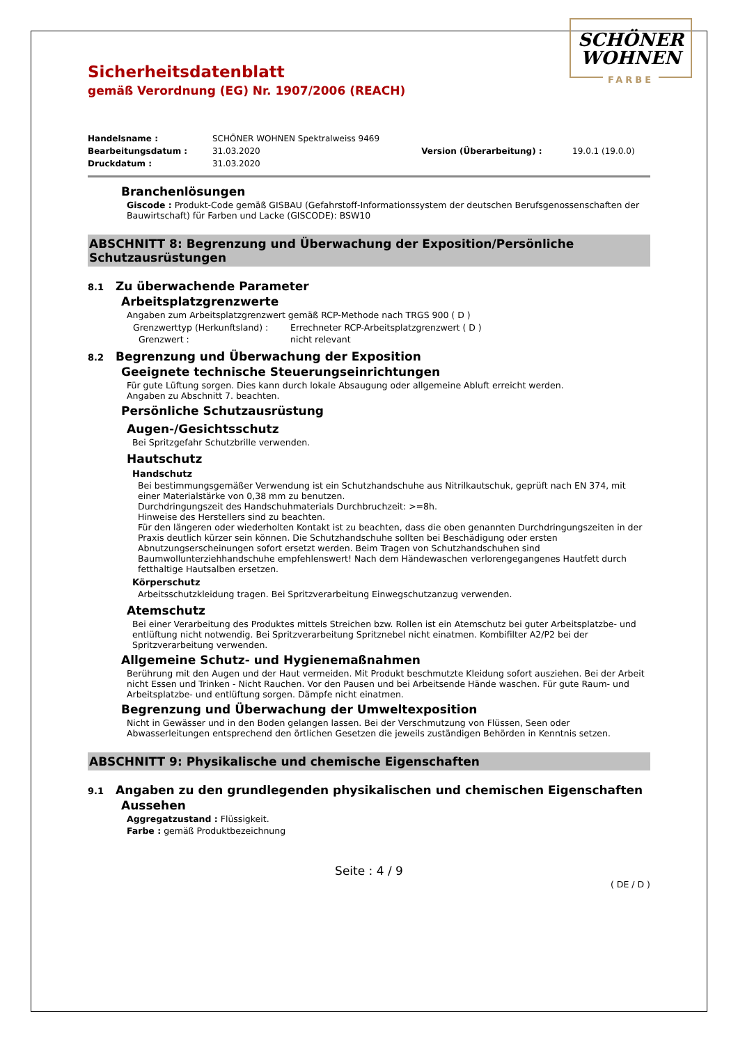SCHÖNER
WOHNEN
FARBE
Sicherheitsdatenblatt
gemäß Verordnung (EG) Nr. 1907/2006 (REACH)
| Handelsname : | SCHÖNER WOHNEN Spektralweiss 9469 | | |
| Bearbeitungsdatum : | 31.03.2020 | Version (Überarbeitung) : | 19.0.1 (19.0.0) |
| Druckdatum : | 31.03.2020 | | |
Branchenlösungen
Giscode : Produkt-Code gemäß GISBAU (Gefahrstoff-Informationssystem der deutschen Berufsgenossenschaften der Bauwirtschaft) für Farben und Lacke (GISCODE): BSW10
ABSCHNITT 8: Begrenzung und Überwachung der Exposition/Persönliche Schutzausrüstungen
8.1 Zu überwachende Parameter
Arbeitsplatzgrenzwerte
Angaben zum Arbeitsplatzgrenzwert gemäß RCP-Methode nach TRGS 900 ( D )
| Grenzwerttyp (Herkunftsland) : | Errechneter RCP-Arbeitsplatzgrenzwert ( D ) |
| Grenzwert : | nicht relevant |
8.2 Begrenzung und Überwachung der Exposition
Geeignete technische Steuerungseinrichtungen
Für gute Lüftung sorgen. Dies kann durch lokale Absaugung oder allgemeine Abluft erreicht werden.
Angaben zu Abschnitt 7. beachten.
Persönliche Schutzausrüstung
Augen-/Gesichtsschutz
Bei Spritzgefahr Schutzbrille verwenden.
Hautschutz
Handschutz
Bei bestimmungsgemäßer Verwendung ist ein Schutzhandschuhe aus Nitrilkautschuk, geprüft nach EN 374, mit einer Materialstärke von 0,38 mm zu benutzen.
Durchdringungszeit des Handschuhmaterials Durchbruchzeit: >=8h.
Hinweise des Herstellers sind zu beachten.
Für den längeren oder wiederholten Kontakt ist zu beachten, dass die oben genannten Durchdringungszeiten in der Praxis deutlich kürzer sein können. Die Schutzhandschuhe sollten bei Beschädigung oder ersten Abnutzungserscheinungen sofort ersetzt werden. Beim Tragen von Schutzhandschuhen sind Baumwollunterziehhandschuhe empfehlenswert! Nach dem Händewaschen verlorengegangenes Hautfett durch fetthaltige Hautsalben ersetzen.
Körperschutz
Arbeitsschutzkleidung tragen. Bei Spritzverarbeitung Einwegschutzanzug verwenden.
Atemschutz
Bei einer Verarbeitung des Produktes mittels Streichen bzw. Rollen ist ein Atemschutz bei guter Arbeitsplatzbe- und entlüftung nicht notwendig. Bei Spritzverarbeitung Spritznebel nicht einatmen. Kombifilter A2/P2 bei der Spritzverarbeitung verwenden.
Allgemeine Schutz- und Hygienemaßnahmen
Berührung mit den Augen und der Haut vermeiden. Mit Produkt beschmutzte Kleidung sofort ausziehen. Bei der Arbeit nicht Essen und Trinken - Nicht Rauchen. Vor den Pausen und bei Arbeitsende Hände waschen. Für gute Raum- und Arbeitsplatzbe- und entlüftung sorgen. Dämpfe nicht einatmen.
Begrenzung und Überwachung der Umweltexposition
Nicht in Gewässer und in den Boden gelangen lassen. Bei der Verschmutzung von Flüssen, Seen oder Abwasserleitungen entsprechend den örtlichen Gesetzen die jeweils zuständigen Behörden in Kenntnis setzen.
ABSCHNITT 9: Physikalische und chemische Eigenschaften
9.1 Angaben zu den grundlegenden physikalischen und chemischen Eigenschaften
Aussehen
Aggregatzustand : Flüssigkeit.
Farbe : gemäß Produktbezeichnung
Seite : 4 / 9
( DE / D )